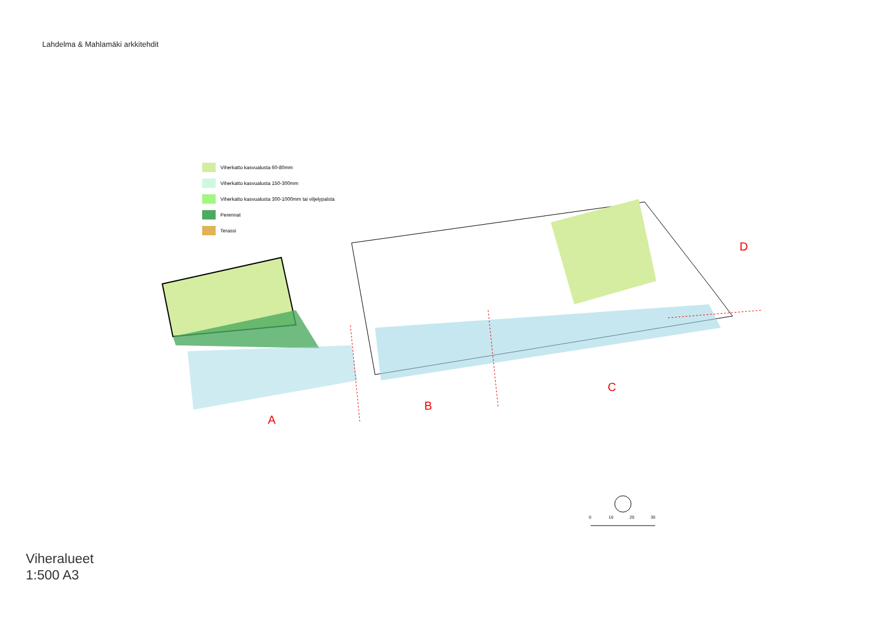Lahdelma & Mahlamäki arkkitehdit
Viherkatto kasvualusta 60-80mm
Viherkatto kasvualusta 150-300mm
Viherkatto kasvualusta 300-1000mm tai viljelypalsta
Perennat
Terassi
A
B
C
D
0 10 20 30
Viheralueet
1:500 A3